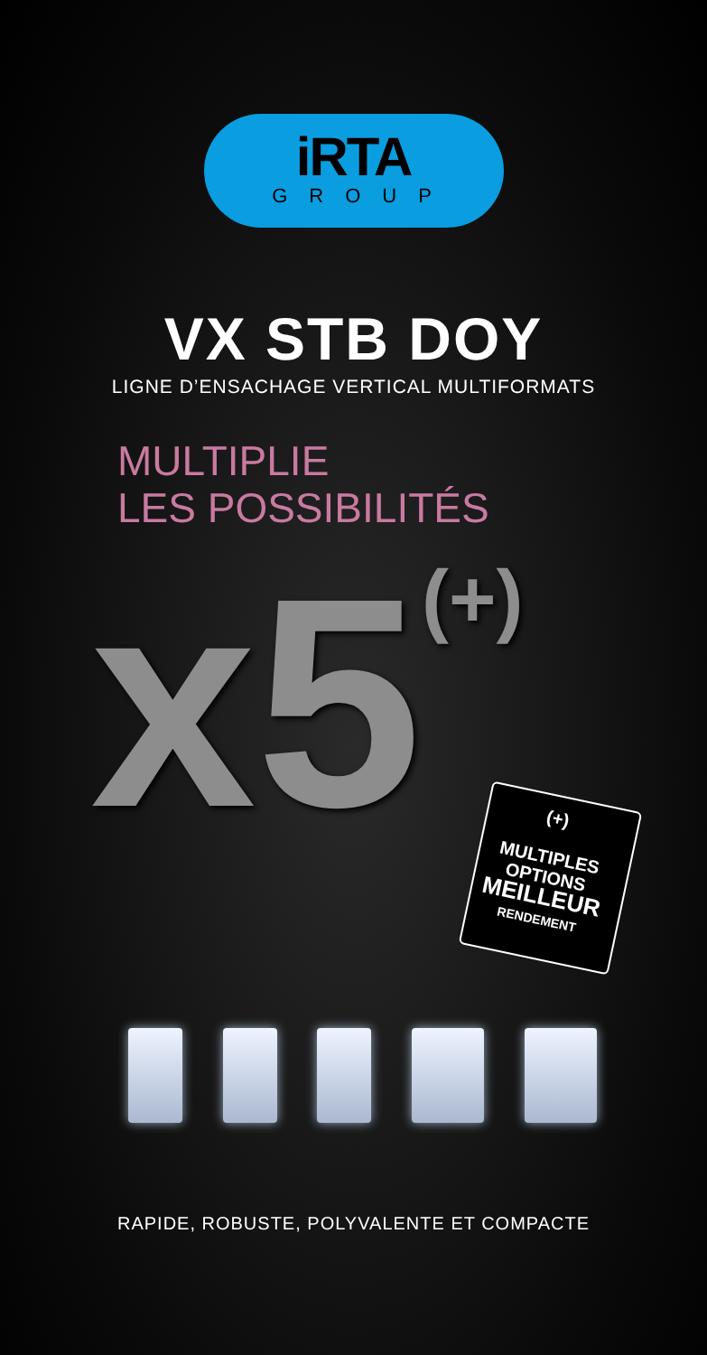iRTA
GROUP
VX STB DOY
LIGNE D’ENSACHAGE VERTICAL MULTIFORMATS
MULTIPLIE
LES POSSIBILITÉS
x5<sup>(+)</sup>
(+)
MULTIPLES
OPTIONS
MEILLEUR
RENDEMENT
RAPIDE, ROBUSTE, POLYVALENTE ET COMPACTE